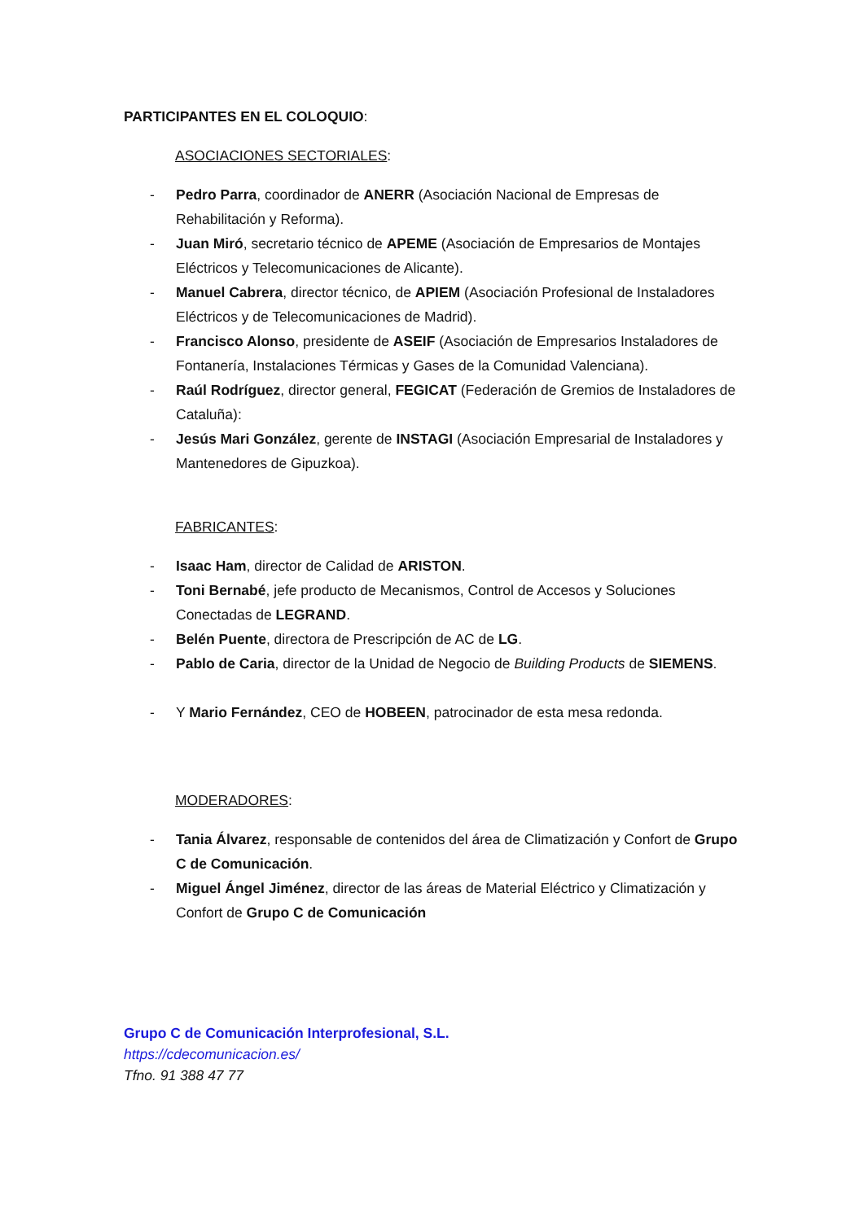PARTICIPANTES EN EL COLOQUIO:
ASOCIACIONES SECTORIALES:
- Pedro Parra, coordinador de ANERR (Asociación Nacional de Empresas de Rehabilitación y Reforma).
- Juan Miró, secretario técnico de APEME (Asociación de Empresarios de Montajes Eléctricos y Telecomunicaciones de Alicante).
- Manuel Cabrera, director técnico, de APIEM (Asociación Profesional de Instaladores Eléctricos y de Telecomunicaciones de Madrid).
- Francisco Alonso, presidente de ASEIF (Asociación de Empresarios Instaladores de Fontanería, Instalaciones Térmicas y Gases de la Comunidad Valenciana).
- Raúl Rodríguez, director general, FEGICAT (Federación de Gremios de Instaladores de Cataluña):
- Jesús Mari González, gerente de INSTAGI (Asociación Empresarial de Instaladores y Mantenedores de Gipuzkoa).
FABRICANTES:
- Isaac Ham, director de Calidad de ARISTON.
- Toni Bernabé, jefe producto de Mecanismos, Control de Accesos y Soluciones Conectadas de LEGRAND.
- Belén Puente, directora de Prescripción de AC de LG.
- Pablo de Caria, director de la Unidad de Negocio de Building Products de SIEMENS.
- Y Mario Fernández, CEO de HOBEEN, patrocinador de esta mesa redonda.
MODERADORES:
- Tania Álvarez, responsable de contenidos del área de Climatización y Confort de Grupo C de Comunicación.
- Miguel Ángel Jiménez, director de las áreas de Material Eléctrico y Climatización y Confort de Grupo C de Comunicación
Grupo C de Comunicación Interprofesional, S.L.
https://cdecomunicacion.es/
Tfno. 91 388 47 77